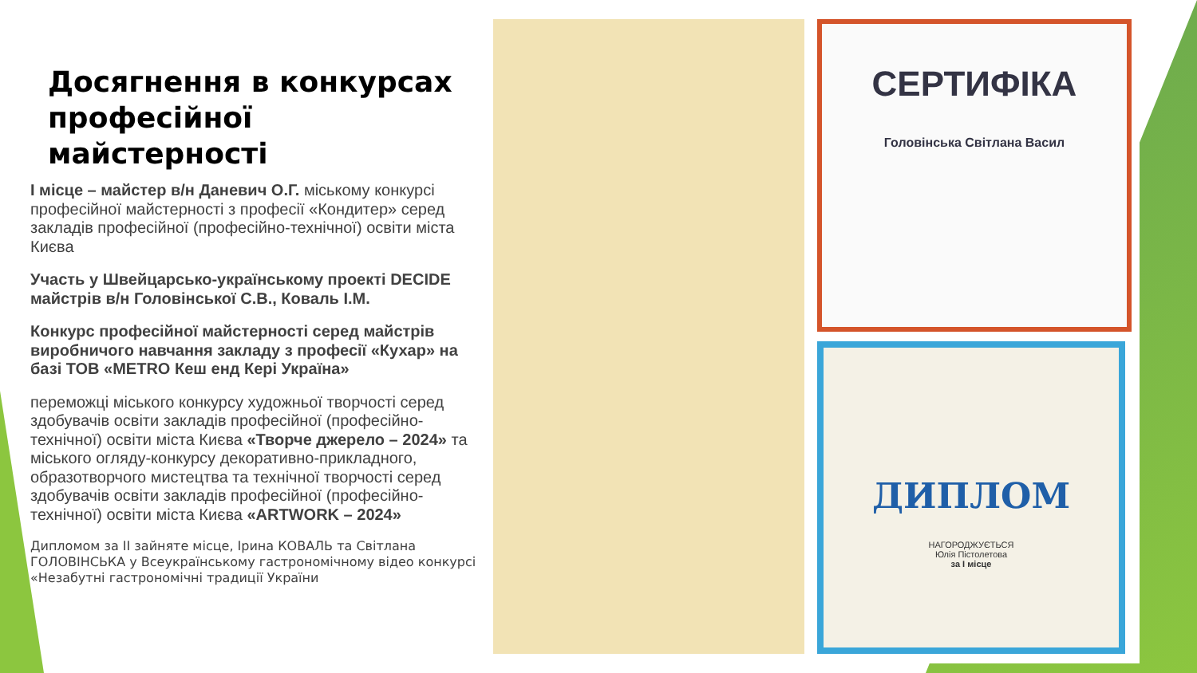Досягнення в конкурсах професійної майстерності
І місце – майстер в/н Даневич О.Г. міському конкурсі професійної майстерності з професії «Кондитер» серед закладів професійної (професійно-технічної) освіти міста Києва
Участь у Швейцарсько-українському проекті DECIDE майстрів в/н Головінської С.В., Коваль І.М.
Конкурс професійної майстерності серед майстрів виробничого навчання закладу з професії «Кухар» на базі ТОВ «METRO Кеш енд Кері Україна»
переможці міського конкурсу художньої творчості серед здобувачів освіти закладів професійної (професійно-технічної) освіти міста Києва «Творче джерело – 2024» та міського огляду-конкурсу декоративно-прикладного, образотворчого мистецтва та технічної творчості серед здобувачів освіти закладів професійної (професійно-технічної) освіти міста Києва «ARTWORK – 2024»
Дипломом за ІІ зайняте місце, Ірина КОВАЛЬ та Світлана ГОЛОВІНСЬКА у Всеукраїнському гастрономічному відео конкурсі «Незабутні гастрономічні традиції України
СЕРТИФІКА
Головінська Світлана Васил
ДИПЛОМ
НАГОРОДЖУЄТЬСЯ
Юлія Пістолетова
за І місце